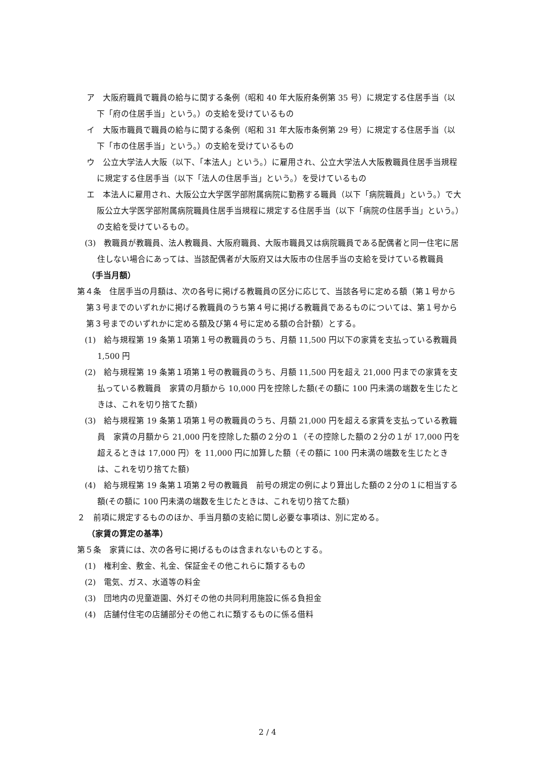ア　大阪府職員で職員の給与に関する条例（昭和 40 年大阪府条例第 35 号）に規定する住居手当（以下「府の住居手当」という。）の支給を受けているもの
イ　大阪市職員で職員の給与に関する条例（昭和 31 年大阪市条例第 29 号）に規定する住居手当（以下「市の住居手当」という。）の支給を受けているもの
ウ　公立大学法人大阪（以下、「本法人」という。）に雇用され、公立大学法人大阪教職員住居手当規程に規定する住居手当（以下「法人の住居手当」という。）を受けているもの
エ　本法人に雇用され、大阪公立大学医学部附属病院に勤務する職員（以下「病院職員」という。）で大阪公立大学医学部附属病院職員住居手当規程に規定する住居手当（以下「病院の住居手当」という。）の支給を受けているもの。
(3)　教職員が教職員、法人教職員、大阪府職員、大阪市職員又は病院職員である配偶者と同一住宅に居住しない場合にあっては、当該配偶者が大阪府又は大阪市の住居手当の支給を受けている教職員
（手当月額）
第４条　住居手当の月額は、次の各号に掲げる教職員の区分に応じて、当該各号に定める額（第１号から第３号までのいずれかに掲げる教職員のうち第４号に掲げる教職員であるものについては、第１号から第３号までのいずれかに定める額及び第４号に定める額の合計額）とする。
(1)　給与規程第 19 条第１項第１号の教職員のうち、月額 11,500 円以下の家賃を支払っている教職員　1,500 円
(2)　給与規程第 19 条第１項第１号の教職員のうち、月額 11,500 円を超え 21,000 円までの家賃を支払っている教職員　家賃の月額から 10,000 円を控除した額(その額に 100 円未満の端数を生じたときは、これを切り捨てた額)
(3)　給与規程第 19 条第１項第１号の教職員のうち、月額 21,000 円を超える家賃を支払っている教職員　家賃の月額から 21,000 円を控除した額の２分の１（その控除した額の２分の１が 17,000 円を超えるときは 17,000 円）を 11,000 円に加算した額（その額に 100 円未満の端数を生じたときは、これを切り捨てた額)
(4)　給与規程第 19 条第１項第２号の教職員　前号の規定の例により算出した額の２分の１に相当する額(その額に 100 円未満の端数を生じたときは、これを切り捨てた額)
２　前項に規定するもののほか、手当月額の支給に関し必要な事項は、別に定める。
（家賃の算定の基準）
第５条　家賃には、次の各号に掲げるものは含まれないものとする。
(1)　権利金、敷金、礼金、保証金その他これらに類するもの
(2)　電気、ガス、水道等の料金
(3)　団地内の児童遊園、外灯その他の共同利用施設に係る負担金
(4)　店舗付住宅の店舗部分その他これに類するものに係る借料
2 / 4